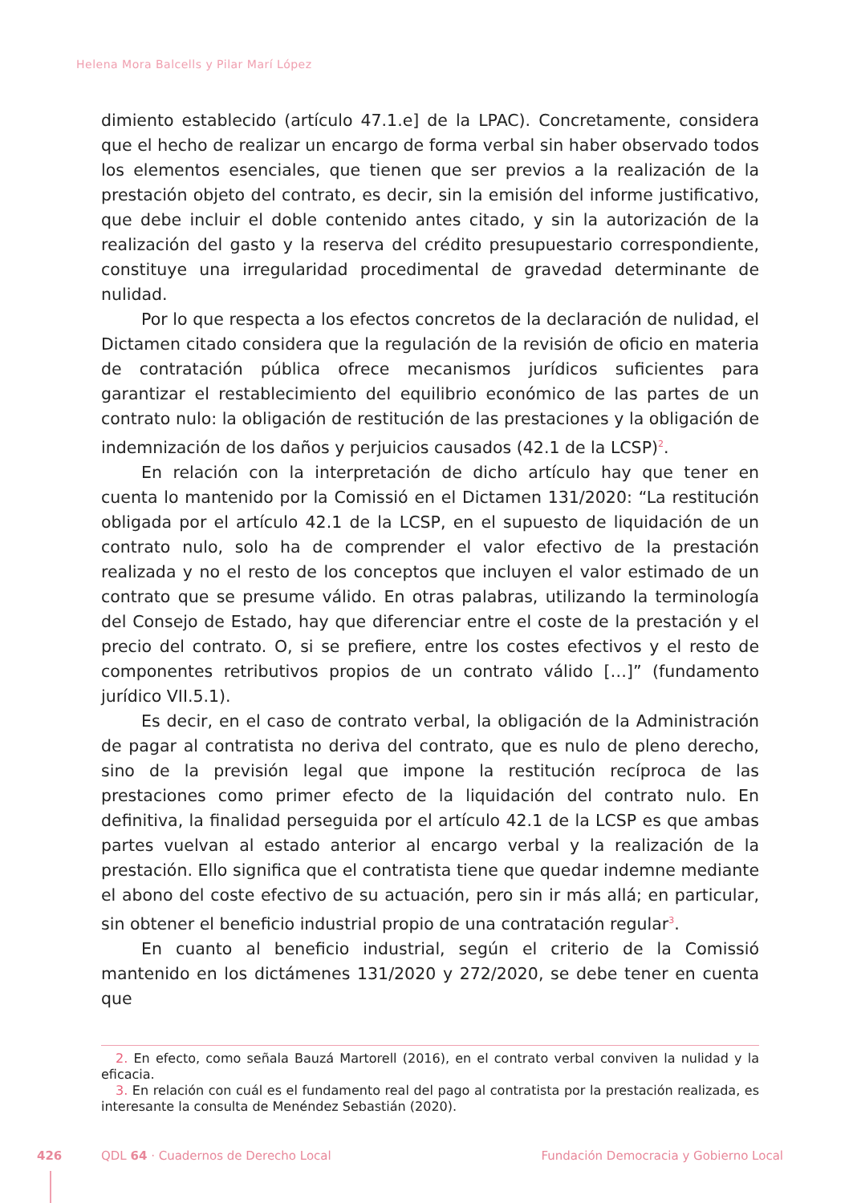Helena Mora Balcells y Pilar Marí López
dimiento establecido (artículo 47.1.e] de la LPAC). Concretamente, considera que el hecho de realizar un encargo de forma verbal sin haber observado todos los elementos esenciales, que tienen que ser previos a la realización de la prestación objeto del contrato, es decir, sin la emisión del informe justificativo, que debe incluir el doble contenido antes citado, y sin la autorización de la realización del gasto y la reserva del crédito presupuestario correspondiente, constituye una irregularidad procedimental de gravedad determinante de nulidad.
Por lo que respecta a los efectos concretos de la declaración de nulidad, el Dictamen citado considera que la regulación de la revisión de oficio en materia de contratación pública ofrece mecanismos jurídicos suficientes para garantizar el restablecimiento del equilibrio económico de las partes de un contrato nulo: la obligación de restitución de las prestaciones y la obligación de indemnización de los daños y perjuicios causados (42.1 de la LCSP)<sup>2</sup>.
En relación con la interpretación de dicho artículo hay que tener en cuenta lo mantenido por la Comissió en el Dictamen 131/2020: “La restitución obligada por el artículo 42.1 de la LCSP, en el supuesto de liquidación de un contrato nulo, solo ha de comprender el valor efectivo de la prestación realizada y no el resto de los conceptos que incluyen el valor estimado de un contrato que se presume válido. En otras palabras, utilizando la terminología del Consejo de Estado, hay que diferenciar entre el coste de la prestación y el precio del contrato. O, si se prefiere, entre los costes efectivos y el resto de componentes retributivos propios de un contrato válido […]” (fundamento jurídico VII.5.1).
Es decir, en el caso de contrato verbal, la obligación de la Administración de pagar al contratista no deriva del contrato, que es nulo de pleno derecho, sino de la previsión legal que impone la restitución recíproca de las prestaciones como primer efecto de la liquidación del contrato nulo. En definitiva, la finalidad perseguida por el artículo 42.1 de la LCSP es que ambas partes vuelvan al estado anterior al encargo verbal y la realización de la prestación. Ello significa que el contratista tiene que quedar indemne mediante el abono del coste efectivo de su actuación, pero sin ir más allá; en particular, sin obtener el beneficio industrial propio de una contratación regular<sup>3</sup>.
En cuanto al beneficio industrial, según el criterio de la Comissió mantenido en los dictámenes 131/2020 y 272/2020, se debe tener en cuenta que
2. En efecto, como señala Bauzá Martorell (2016), en el contrato verbal conviven la nulidad y la eficacia.
3. En relación con cuál es el fundamento real del pago al contratista por la prestación realizada, es interesante la consulta de Menéndez Sebastián (2020).
426 QDL 64 · Cuadernos de Derecho Local Fundación Democracia y Gobierno Local